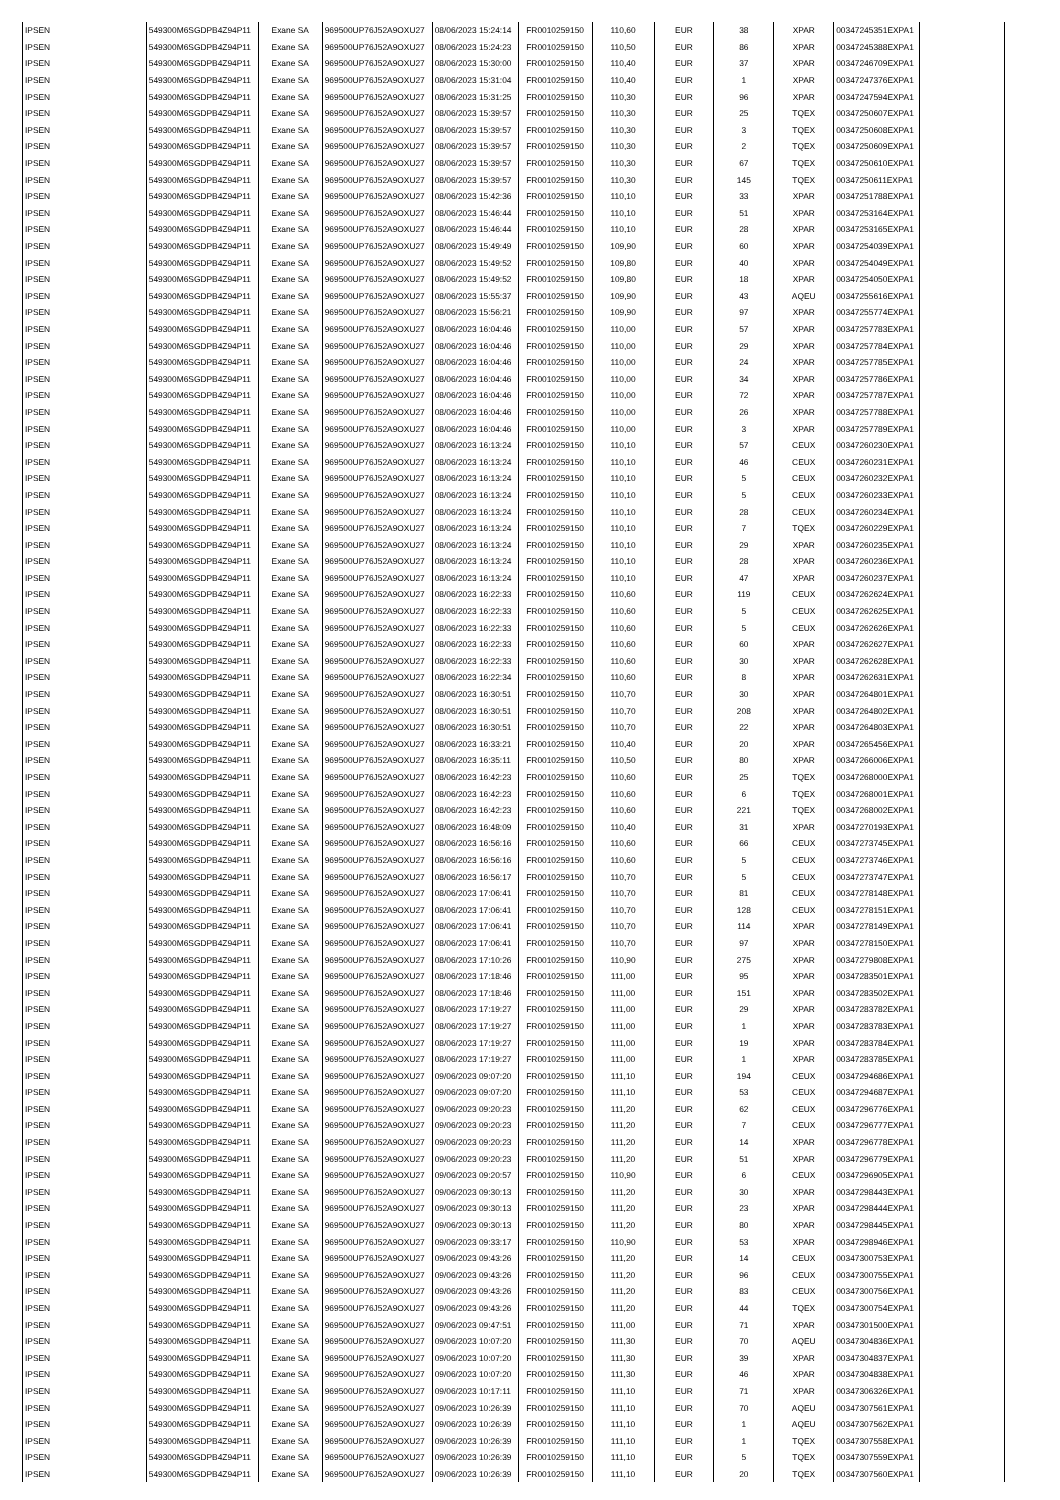| IPSEN | 549300M6SGDPB4Z94P11 | Exane SA | 969500UP76J52A9OXU27 | 08/06/2023 15:24:14 | FR0010259150 | 110,60 | EUR | 38 | XPAR | 00347245351EXPA1 | |
| IPSEN | 549300M6SGDPB4Z94P11 | Exane SA | 969500UP76J52A9OXU27 | 08/06/2023 15:24:23 | FR0010259150 | 110,50 | EUR | 86 | XPAR | 00347245388EXPA1 | |
| IPSEN | 549300M6SGDPB4Z94P11 | Exane SA | 969500UP76J52A9OXU27 | 08/06/2023 15:30:00 | FR0010259150 | 110,40 | EUR | 37 | XPAR | 00347246709EXPA1 | |
| IPSEN | 549300M6SGDPB4Z94P11 | Exane SA | 969500UP76J52A9OXU27 | 08/06/2023 15:31:04 | FR0010259150 | 110,40 | EUR | 1 | XPAR | 00347247376EXPA1 | |
| IPSEN | 549300M6SGDPB4Z94P11 | Exane SA | 969500UP76J52A9OXU27 | 08/06/2023 15:31:25 | FR0010259150 | 110,30 | EUR | 96 | XPAR | 00347247594EXPA1 | |
| IPSEN | 549300M6SGDPB4Z94P11 | Exane SA | 969500UP76J52A9OXU27 | 08/06/2023 15:39:57 | FR0010259150 | 110,30 | EUR | 25 | TQEX | 00347250607EXPA1 | |
| IPSEN | 549300M6SGDPB4Z94P11 | Exane SA | 969500UP76J52A9OXU27 | 08/06/2023 15:39:57 | FR0010259150 | 110,30 | EUR | 3 | TQEX | 00347250608EXPA1 | |
| IPSEN | 549300M6SGDPB4Z94P11 | Exane SA | 969500UP76J52A9OXU27 | 08/06/2023 15:39:57 | FR0010259150 | 110,30 | EUR | 2 | TQEX | 00347250609EXPA1 | |
| IPSEN | 549300M6SGDPB4Z94P11 | Exane SA | 969500UP76J52A9OXU27 | 08/06/2023 15:39:57 | FR0010259150 | 110,30 | EUR | 67 | TQEX | 00347250610EXPA1 | |
| IPSEN | 549300M6SGDPB4Z94P11 | Exane SA | 969500UP76J52A9OXU27 | 08/06/2023 15:39:57 | FR0010259150 | 110,30 | EUR | 145 | TQEX | 00347250611EXPA1 | |
| IPSEN | 549300M6SGDPB4Z94P11 | Exane SA | 969500UP76J52A9OXU27 | 08/06/2023 15:42:36 | FR0010259150 | 110,10 | EUR | 33 | XPAR | 00347251788EXPA1 | |
| IPSEN | 549300M6SGDPB4Z94P11 | Exane SA | 969500UP76J52A9OXU27 | 08/06/2023 15:46:44 | FR0010259150 | 110,10 | EUR | 51 | XPAR | 00347253164EXPA1 | |
| IPSEN | 549300M6SGDPB4Z94P11 | Exane SA | 969500UP76J52A9OXU27 | 08/06/2023 15:46:44 | FR0010259150 | 110,10 | EUR | 28 | XPAR | 00347253165EXPA1 | |
| IPSEN | 549300M6SGDPB4Z94P11 | Exane SA | 969500UP76J52A9OXU27 | 08/06/2023 15:49:49 | FR0010259150 | 109,90 | EUR | 60 | XPAR | 00347254039EXPA1 | |
| IPSEN | 549300M6SGDPB4Z94P11 | Exane SA | 969500UP76J52A9OXU27 | 08/06/2023 15:49:52 | FR0010259150 | 109,80 | EUR | 40 | XPAR | 00347254049EXPA1 | |
| IPSEN | 549300M6SGDPB4Z94P11 | Exane SA | 969500UP76J52A9OXU27 | 08/06/2023 15:49:52 | FR0010259150 | 109,80 | EUR | 18 | XPAR | 00347254050EXPA1 | |
| IPSEN | 549300M6SGDPB4Z94P11 | Exane SA | 969500UP76J52A9OXU27 | 08/06/2023 15:55:37 | FR0010259150 | 109,90 | EUR | 43 | AQEU | 00347255616EXPA1 | |
| IPSEN | 549300M6SGDPB4Z94P11 | Exane SA | 969500UP76J52A9OXU27 | 08/06/2023 15:56:21 | FR0010259150 | 109,90 | EUR | 97 | XPAR | 00347255774EXPA1 | |
| IPSEN | 549300M6SGDPB4Z94P11 | Exane SA | 969500UP76J52A9OXU27 | 08/06/2023 16:04:46 | FR0010259150 | 110,00 | EUR | 57 | XPAR | 00347257783EXPA1 | |
| IPSEN | 549300M6SGDPB4Z94P11 | Exane SA | 969500UP76J52A9OXU27 | 08/06/2023 16:04:46 | FR0010259150 | 110,00 | EUR | 29 | XPAR | 00347257784EXPA1 | |
| IPSEN | 549300M6SGDPB4Z94P11 | Exane SA | 969500UP76J52A9OXU27 | 08/06/2023 16:04:46 | FR0010259150 | 110,00 | EUR | 24 | XPAR | 00347257785EXPA1 | |
| IPSEN | 549300M6SGDPB4Z94P11 | Exane SA | 969500UP76J52A9OXU27 | 08/06/2023 16:04:46 | FR0010259150 | 110,00 | EUR | 34 | XPAR | 00347257786EXPA1 | |
| IPSEN | 549300M6SGDPB4Z94P11 | Exane SA | 969500UP76J52A9OXU27 | 08/06/2023 16:04:46 | FR0010259150 | 110,00 | EUR | 72 | XPAR | 00347257787EXPA1 | |
| IPSEN | 549300M6SGDPB4Z94P11 | Exane SA | 969500UP76J52A9OXU27 | 08/06/2023 16:04:46 | FR0010259150 | 110,00 | EUR | 26 | XPAR | 00347257788EXPA1 | |
| IPSEN | 549300M6SGDPB4Z94P11 | Exane SA | 969500UP76J52A9OXU27 | 08/06/2023 16:04:46 | FR0010259150 | 110,00 | EUR | 3 | XPAR | 00347257789EXPA1 | |
| IPSEN | 549300M6SGDPB4Z94P11 | Exane SA | 969500UP76J52A9OXU27 | 08/06/2023 16:13:24 | FR0010259150 | 110,10 | EUR | 57 | CEUX | 00347260230EXPA1 | |
| IPSEN | 549300M6SGDPB4Z94P11 | Exane SA | 969500UP76J52A9OXU27 | 08/06/2023 16:13:24 | FR0010259150 | 110,10 | EUR | 46 | CEUX | 00347260231EXPA1 | |
| IPSEN | 549300M6SGDPB4Z94P11 | Exane SA | 969500UP76J52A9OXU27 | 08/06/2023 16:13:24 | FR0010259150 | 110,10 | EUR | 5 | CEUX | 00347260232EXPA1 | |
| IPSEN | 549300M6SGDPB4Z94P11 | Exane SA | 969500UP76J52A9OXU27 | 08/06/2023 16:13:24 | FR0010259150 | 110,10 | EUR | 5 | CEUX | 00347260233EXPA1 | |
| IPSEN | 549300M6SGDPB4Z94P11 | Exane SA | 969500UP76J52A9OXU27 | 08/06/2023 16:13:24 | FR0010259150 | 110,10 | EUR | 28 | CEUX | 00347260234EXPA1 | |
| IPSEN | 549300M6SGDPB4Z94P11 | Exane SA | 969500UP76J52A9OXU27 | 08/06/2023 16:13:24 | FR0010259150 | 110,10 | EUR | 7 | TQEX | 00347260229EXPA1 | |
| IPSEN | 549300M6SGDPB4Z94P11 | Exane SA | 969500UP76J52A9OXU27 | 08/06/2023 16:13:24 | FR0010259150 | 110,10 | EUR | 29 | XPAR | 00347260235EXPA1 | |
| IPSEN | 549300M6SGDPB4Z94P11 | Exane SA | 969500UP76J52A9OXU27 | 08/06/2023 16:13:24 | FR0010259150 | 110,10 | EUR | 28 | XPAR | 00347260236EXPA1 | |
| IPSEN | 549300M6SGDPB4Z94P11 | Exane SA | 969500UP76J52A9OXU27 | 08/06/2023 16:13:24 | FR0010259150 | 110,10 | EUR | 47 | XPAR | 00347260237EXPA1 | |
| IPSEN | 549300M6SGDPB4Z94P11 | Exane SA | 969500UP76J52A9OXU27 | 08/06/2023 16:22:33 | FR0010259150 | 110,60 | EUR | 119 | CEUX | 00347262624EXPA1 | |
| IPSEN | 549300M6SGDPB4Z94P11 | Exane SA | 969500UP76J52A9OXU27 | 08/06/2023 16:22:33 | FR0010259150 | 110,60 | EUR | 5 | CEUX | 00347262625EXPA1 | |
| IPSEN | 549300M6SGDPB4Z94P11 | Exane SA | 969500UP76J52A9OXU27 | 08/06/2023 16:22:33 | FR0010259150 | 110,60 | EUR | 5 | CEUX | 00347262626EXPA1 | |
| IPSEN | 549300M6SGDPB4Z94P11 | Exane SA | 969500UP76J52A9OXU27 | 08/06/2023 16:22:33 | FR0010259150 | 110,60 | EUR | 60 | XPAR | 00347262627EXPA1 | |
| IPSEN | 549300M6SGDPB4Z94P11 | Exane SA | 969500UP76J52A9OXU27 | 08/06/2023 16:22:33 | FR0010259150 | 110,60 | EUR | 30 | XPAR | 00347262628EXPA1 | |
| IPSEN | 549300M6SGDPB4Z94P11 | Exane SA | 969500UP76J52A9OXU27 | 08/06/2023 16:22:34 | FR0010259150 | 110,60 | EUR | 8 | XPAR | 00347262631EXPA1 | |
| IPSEN | 549300M6SGDPB4Z94P11 | Exane SA | 969500UP76J52A9OXU27 | 08/06/2023 16:30:51 | FR0010259150 | 110,70 | EUR | 30 | XPAR | 00347264801EXPA1 | |
| IPSEN | 549300M6SGDPB4Z94P11 | Exane SA | 969500UP76J52A9OXU27 | 08/06/2023 16:30:51 | FR0010259150 | 110,70 | EUR | 208 | XPAR | 00347264802EXPA1 | |
| IPSEN | 549300M6SGDPB4Z94P11 | Exane SA | 969500UP76J52A9OXU27 | 08/06/2023 16:30:51 | FR0010259150 | 110,70 | EUR | 22 | XPAR | 00347264803EXPA1 | |
| IPSEN | 549300M6SGDPB4Z94P11 | Exane SA | 969500UP76J52A9OXU27 | 08/06/2023 16:33:21 | FR0010259150 | 110,40 | EUR | 20 | XPAR | 00347265456EXPA1 | |
| IPSEN | 549300M6SGDPB4Z94P11 | Exane SA | 969500UP76J52A9OXU27 | 08/06/2023 16:35:11 | FR0010259150 | 110,50 | EUR | 80 | XPAR | 00347266006EXPA1 | |
| IPSEN | 549300M6SGDPB4Z94P11 | Exane SA | 969500UP76J52A9OXU27 | 08/06/2023 16:42:23 | FR0010259150 | 110,60 | EUR | 25 | TQEX | 00347268000EXPA1 | |
| IPSEN | 549300M6SGDPB4Z94P11 | Exane SA | 969500UP76J52A9OXU27 | 08/06/2023 16:42:23 | FR0010259150 | 110,60 | EUR | 6 | TQEX | 00347268001EXPA1 | |
| IPSEN | 549300M6SGDPB4Z94P11 | Exane SA | 969500UP76J52A9OXU27 | 08/06/2023 16:42:23 | FR0010259150 | 110,60 | EUR | 221 | TQEX | 00347268002EXPA1 | |
| IPSEN | 549300M6SGDPB4Z94P11 | Exane SA | 969500UP76J52A9OXU27 | 08/06/2023 16:48:09 | FR0010259150 | 110,40 | EUR | 31 | XPAR | 00347270193EXPA1 | |
| IPSEN | 549300M6SGDPB4Z94P11 | Exane SA | 969500UP76J52A9OXU27 | 08/06/2023 16:56:16 | FR0010259150 | 110,60 | EUR | 66 | CEUX | 00347273745EXPA1 | |
| IPSEN | 549300M6SGDPB4Z94P11 | Exane SA | 969500UP76J52A9OXU27 | 08/06/2023 16:56:16 | FR0010259150 | 110,60 | EUR | 5 | CEUX | 00347273746EXPA1 | |
| IPSEN | 549300M6SGDPB4Z94P11 | Exane SA | 969500UP76J52A9OXU27 | 08/06/2023 16:56:17 | FR0010259150 | 110,70 | EUR | 5 | CEUX | 00347273747EXPA1 | |
| IPSEN | 549300M6SGDPB4Z94P11 | Exane SA | 969500UP76J52A9OXU27 | 08/06/2023 17:06:41 | FR0010259150 | 110,70 | EUR | 81 | CEUX | 00347278148EXPA1 | |
| IPSEN | 549300M6SGDPB4Z94P11 | Exane SA | 969500UP76J52A9OXU27 | 08/06/2023 17:06:41 | FR0010259150 | 110,70 | EUR | 128 | CEUX | 00347278151EXPA1 | |
| IPSEN | 549300M6SGDPB4Z94P11 | Exane SA | 969500UP76J52A9OXU27 | 08/06/2023 17:06:41 | FR0010259150 | 110,70 | EUR | 114 | XPAR | 00347278149EXPA1 | |
| IPSEN | 549300M6SGDPB4Z94P11 | Exane SA | 969500UP76J52A9OXU27 | 08/06/2023 17:06:41 | FR0010259150 | 110,70 | EUR | 97 | XPAR | 00347278150EXPA1 | |
| IPSEN | 549300M6SGDPB4Z94P11 | Exane SA | 969500UP76J52A9OXU27 | 08/06/2023 17:10:26 | FR0010259150 | 110,90 | EUR | 275 | XPAR | 00347279808EXPA1 | |
| IPSEN | 549300M6SGDPB4Z94P11 | Exane SA | 969500UP76J52A9OXU27 | 08/06/2023 17:18:46 | FR0010259150 | 111,00 | EUR | 95 | XPAR | 00347283501EXPA1 | |
| IPSEN | 549300M6SGDPB4Z94P11 | Exane SA | 969500UP76J52A9OXU27 | 08/06/2023 17:18:46 | FR0010259150 | 111,00 | EUR | 151 | XPAR | 00347283502EXPA1 | |
| IPSEN | 549300M6SGDPB4Z94P11 | Exane SA | 969500UP76J52A9OXU27 | 08/06/2023 17:19:27 | FR0010259150 | 111,00 | EUR | 29 | XPAR | 00347283782EXPA1 | |
| IPSEN | 549300M6SGDPB4Z94P11 | Exane SA | 969500UP76J52A9OXU27 | 08/06/2023 17:19:27 | FR0010259150 | 111,00 | EUR | 1 | XPAR | 00347283783EXPA1 | |
| IPSEN | 549300M6SGDPB4Z94P11 | Exane SA | 969500UP76J52A9OXU27 | 08/06/2023 17:19:27 | FR0010259150 | 111,00 | EUR | 19 | XPAR | 00347283784EXPA1 | |
| IPSEN | 549300M6SGDPB4Z94P11 | Exane SA | 969500UP76J52A9OXU27 | 08/06/2023 17:19:27 | FR0010259150 | 111,00 | EUR | 1 | XPAR | 00347283785EXPA1 | |
| IPSEN | 549300M6SGDPB4Z94P11 | Exane SA | 969500UP76J52A9OXU27 | 09/06/2023 09:07:20 | FR0010259150 | 111,10 | EUR | 194 | CEUX | 00347294686EXPA1 | |
| IPSEN | 549300M6SGDPB4Z94P11 | Exane SA | 969500UP76J52A9OXU27 | 09/06/2023 09:07:20 | FR0010259150 | 111,10 | EUR | 53 | CEUX | 00347294687EXPA1 | |
| IPSEN | 549300M6SGDPB4Z94P11 | Exane SA | 969500UP76J52A9OXU27 | 09/06/2023 09:20:23 | FR0010259150 | 111,20 | EUR | 62 | CEUX | 00347296776EXPA1 | |
| IPSEN | 549300M6SGDPB4Z94P11 | Exane SA | 969500UP76J52A9OXU27 | 09/06/2023 09:20:23 | FR0010259150 | 111,20 | EUR | 7 | CEUX | 00347296777EXPA1 | |
| IPSEN | 549300M6SGDPB4Z94P11 | Exane SA | 969500UP76J52A9OXU27 | 09/06/2023 09:20:23 | FR0010259150 | 111,20 | EUR | 14 | XPAR | 00347296778EXPA1 | |
| IPSEN | 549300M6SGDPB4Z94P11 | Exane SA | 969500UP76J52A9OXU27 | 09/06/2023 09:20:23 | FR0010259150 | 111,20 | EUR | 51 | XPAR | 00347296779EXPA1 | |
| IPSEN | 549300M6SGDPB4Z94P11 | Exane SA | 969500UP76J52A9OXU27 | 09/06/2023 09:20:57 | FR0010259150 | 110,90 | EUR | 6 | CEUX | 00347296905EXPA1 | |
| IPSEN | 549300M6SGDPB4Z94P11 | Exane SA | 969500UP76J52A9OXU27 | 09/06/2023 09:30:13 | FR0010259150 | 111,20 | EUR | 30 | XPAR | 00347298443EXPA1 | |
| IPSEN | 549300M6SGDPB4Z94P11 | Exane SA | 969500UP76J52A9OXU27 | 09/06/2023 09:30:13 | FR0010259150 | 111,20 | EUR | 23 | XPAR | 00347298444EXPA1 | |
| IPSEN | 549300M6SGDPB4Z94P11 | Exane SA | 969500UP76J52A9OXU27 | 09/06/2023 09:30:13 | FR0010259150 | 111,20 | EUR | 80 | XPAR | 00347298445EXPA1 | |
| IPSEN | 549300M6SGDPB4Z94P11 | Exane SA | 969500UP76J52A9OXU27 | 09/06/2023 09:33:17 | FR0010259150 | 110,90 | EUR | 53 | XPAR | 00347298946EXPA1 | |
| IPSEN | 549300M6SGDPB4Z94P11 | Exane SA | 969500UP76J52A9OXU27 | 09/06/2023 09:43:26 | FR0010259150 | 111,20 | EUR | 14 | CEUX | 00347300753EXPA1 | |
| IPSEN | 549300M6SGDPB4Z94P11 | Exane SA | 969500UP76J52A9OXU27 | 09/06/2023 09:43:26 | FR0010259150 | 111,20 | EUR | 96 | CEUX | 00347300755EXPA1 | |
| IPSEN | 549300M6SGDPB4Z94P11 | Exane SA | 969500UP76J52A9OXU27 | 09/06/2023 09:43:26 | FR0010259150 | 111,20 | EUR | 83 | CEUX | 00347300756EXPA1 | |
| IPSEN | 549300M6SGDPB4Z94P11 | Exane SA | 969500UP76J52A9OXU27 | 09/06/2023 09:43:26 | FR0010259150 | 111,20 | EUR | 44 | TQEX | 00347300754EXPA1 | |
| IPSEN | 549300M6SGDPB4Z94P11 | Exane SA | 969500UP76J52A9OXU27 | 09/06/2023 09:47:51 | FR0010259150 | 111,00 | EUR | 71 | XPAR | 00347301500EXPA1 | |
| IPSEN | 549300M6SGDPB4Z94P11 | Exane SA | 969500UP76J52A9OXU27 | 09/06/2023 10:07:20 | FR0010259150 | 111,30 | EUR | 70 | AQEU | 00347304836EXPA1 | |
| IPSEN | 549300M6SGDPB4Z94P11 | Exane SA | 969500UP76J52A9OXU27 | 09/06/2023 10:07:20 | FR0010259150 | 111,30 | EUR | 39 | XPAR | 00347304837EXPA1 | |
| IPSEN | 549300M6SGDPB4Z94P11 | Exane SA | 969500UP76J52A9OXU27 | 09/06/2023 10:07:20 | FR0010259150 | 111,30 | EUR | 46 | XPAR | 00347304838EXPA1 | |
| IPSEN | 549300M6SGDPB4Z94P11 | Exane SA | 969500UP76J52A9OXU27 | 09/06/2023 10:17:11 | FR0010259150 | 111,10 | EUR | 71 | XPAR | 00347306326EXPA1 | |
| IPSEN | 549300M6SGDPB4Z94P11 | Exane SA | 969500UP76J52A9OXU27 | 09/06/2023 10:26:39 | FR0010259150 | 111,10 | EUR | 70 | AQEU | 00347307561EXPA1 | |
| IPSEN | 549300M6SGDPB4Z94P11 | Exane SA | 969500UP76J52A9OXU27 | 09/06/2023 10:26:39 | FR0010259150 | 111,10 | EUR | 1 | AQEU | 00347307562EXPA1 | |
| IPSEN | 549300M6SGDPB4Z94P11 | Exane SA | 969500UP76J52A9OXU27 | 09/06/2023 10:26:39 | FR0010259150 | 111,10 | EUR | 1 | TQEX | 00347307558EXPA1 | |
| IPSEN | 549300M6SGDPB4Z94P11 | Exane SA | 969500UP76J52A9OXU27 | 09/06/2023 10:26:39 | FR0010259150 | 111,10 | EUR | 5 | TQEX | 00347307559EXPA1 | |
| IPSEN | 549300M6SGDPB4Z94P11 | Exane SA | 969500UP76J52A9OXU27 | 09/06/2023 10:26:39 | FR0010259150 | 111,10 | EUR | 20 | TQEX | 00347307560EXPA1 | |